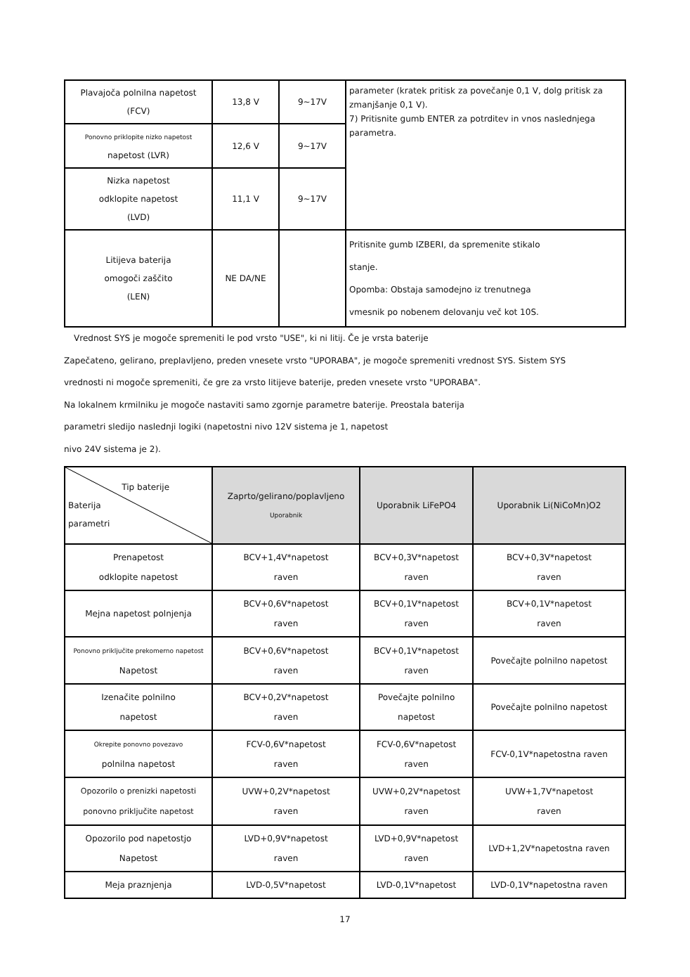| Plavajoča polnilna napetost (FCV) | 13,8 V | 9~17V | parameter (kratek pritisk za povečanje 0,1 V, dolg pritisk za zmanjšanje 0,1 V). 7) Pritisnite gumb ENTER za potrditev in vnos naslednjega parametra. |
| Ponovno priklopite nizko napetost napetost (LVR) | 12,6 V | 9~17V | |
| Nizka napetost odklopite napetost (LVD) | 11,1 V | 9~17V | |
| Litijeva baterija omogoči zaščito (LEN) | NE DA/NE | | Pritisnite gumb IZBERI, da spremenite stikalo stanje. Opomba: Obstaja samodejno iz trenutnega vmesnik po nobenem delovanju več kot 10S. |
Vrednost SYS je mogoče spremeniti le pod vrsto "USE", ki ni litij. Če je vrsta baterije
Zapečateno, gelirano, preplavljeno, preden vnesete vrsto "UPORABA", je mogoče spremeniti vrednost SYS. Sistem SYS
vrednosti ni mogoče spremeniti, če gre za vrsto litijeve baterije, preden vnesete vrsto "UPORABA".
Na lokalnem krmilniku je mogoče nastaviti samo zgornje parametre baterije. Preostala baterija
parametri sledijo naslednji logiki (napetostni nivo 12V sistema je 1, napetost
nivo 24V sistema je 2).
| Tip baterije Baterija parametri | Zaprto/gelirano/poplavljeno Uporabnik | Uporabnik LiFePO4 | Uporabnik Li(NiCoMn)O2 |
| --- | --- | --- | --- |
| Prenapetost odklopite napetost | BCV+1,4V*napetost raven | BCV+0,3V*napetost raven | BCV+0,3V*napetost raven |
| Mejna napetost polnjenja | BCV+0,6V*napetost raven | BCV+0,1V*napetost raven | BCV+0,1V*napetost raven |
| Ponovno priključite prekomerno napetost Napetost | BCV+0,6V*napetost raven | BCV+0,1V*napetost raven | Povečajte polnilno napetost |
| Izenačite polnilno napetost | BCV+0,2V*napetost raven | Povečajte polnilno napetost | Povečajte polnilno napetost |
| Okrepite ponovno povezavo polnilna napetost | FCV-0,6V*napetost raven | FCV-0,6V*napetost raven | FCV-0,1V*napetostna raven |
| Opozorilo o prenizki napetosti ponovno priključite napetost | UVW+0,2V*napetost raven | UVW+0,2V*napetost raven | UVW+1,7V*napetost raven |
| Opozorilo pod napetostjo Napetost | LVD+0,9V*napetost raven | LVD+0,9V*napetost raven | LVD+1,2V*napetostna raven |
| Meja praznjenja | LVD-0,5V*napetost | LVD-0,1V*napetost | LVD-0,1V*napetostna raven |
17